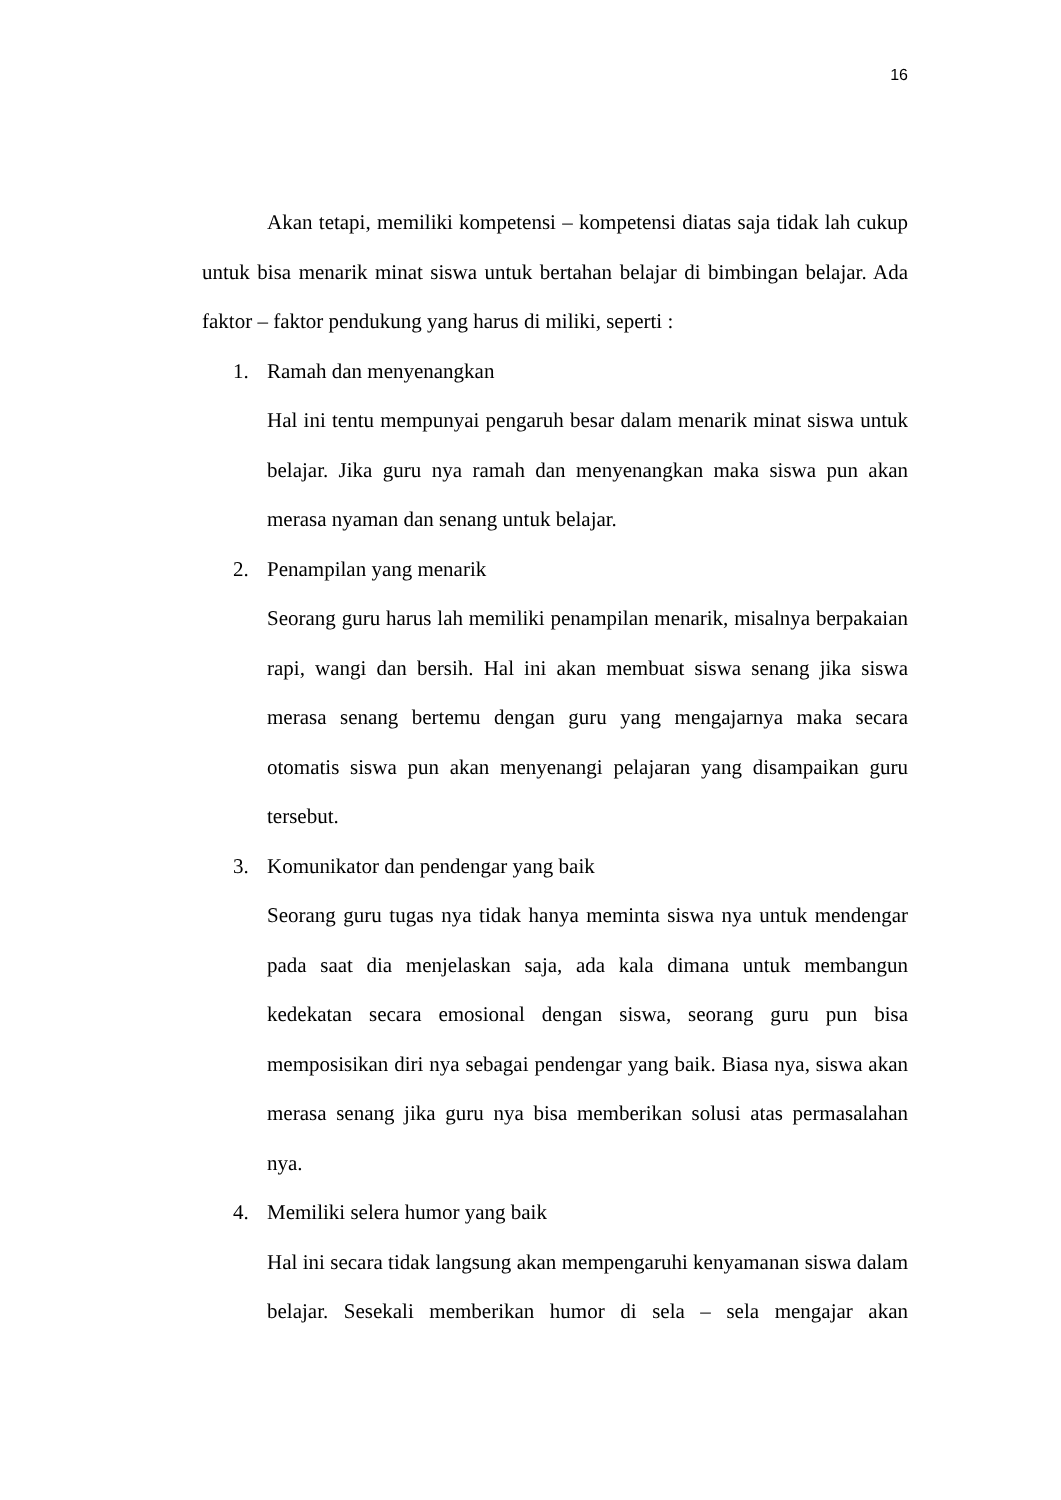16
Akan tetapi, memiliki kompetensi – kompetensi diatas saja tidak lah cukup untuk bisa menarik minat siswa untuk bertahan belajar di bimbingan belajar. Ada faktor – faktor pendukung yang harus di miliki, seperti :
1. Ramah dan menyenangkan
Hal ini tentu mempunyai pengaruh besar dalam menarik minat siswa untuk belajar. Jika guru nya ramah dan menyenangkan maka siswa pun akan merasa nyaman dan senang untuk belajar.
2. Penampilan yang menarik
Seorang guru harus lah memiliki penampilan menarik, misalnya berpakaian rapi, wangi dan bersih. Hal ini akan membuat siswa senang jika siswa merasa senang bertemu dengan guru yang mengajarnya maka secara otomatis siswa pun akan menyenangi pelajaran yang disampaikan guru tersebut.
3. Komunikator dan pendengar yang baik
Seorang guru tugas nya tidak hanya meminta siswa nya untuk mendengar pada saat dia menjelaskan saja, ada kala dimana untuk membangun kedekatan secara emosional dengan siswa, seorang guru pun bisa memposisikan diri nya sebagai pendengar yang baik. Biasa nya, siswa akan merasa senang jika guru nya bisa memberikan solusi atas permasalahan nya.
4. Memiliki selera humor yang baik
Hal ini secara tidak langsung akan mempengaruhi kenyamanan siswa dalam belajar. Sesekali memberikan humor di sela – sela mengajar akan